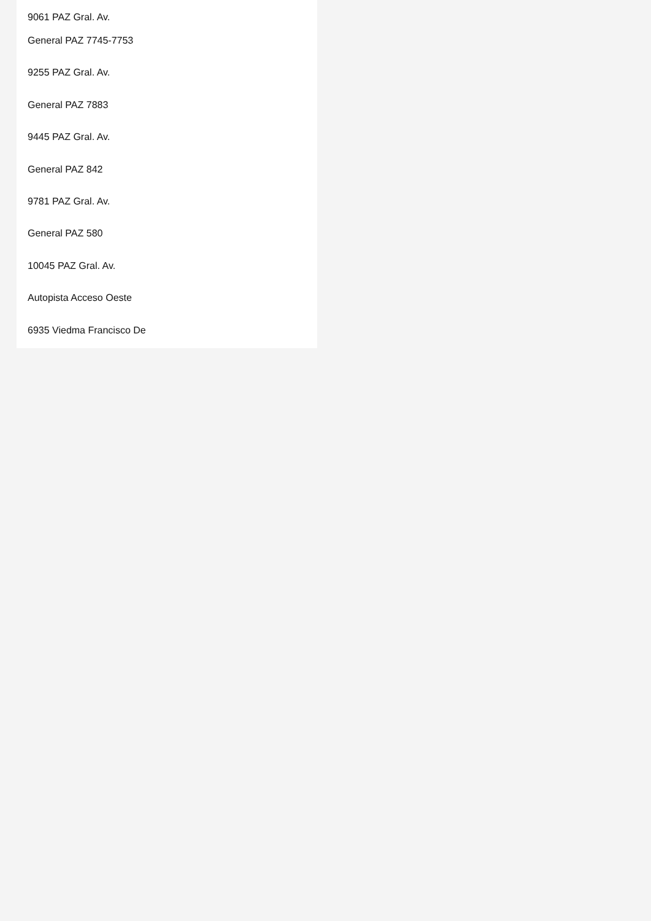9061 PAZ Gral. Av.
General PAZ 7745-7753
9255 PAZ Gral. Av.
General PAZ 7883
9445 PAZ Gral. Av.
General PAZ 842
9781 PAZ Gral. Av.
General PAZ 580
10045 PAZ Gral. Av.
Autopista Acceso Oeste
6935 Viedma Francisco De